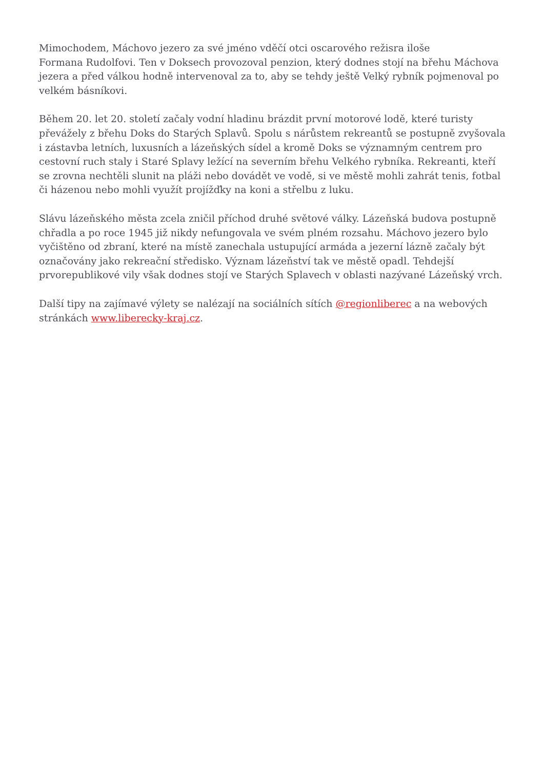Mimochodem, Máchovo jezero za své jméno vděčí otci oscarového režisra iloše
Formana Rudolfovi. Ten v Doksech provozoval penzion, který dodnes stojí na břehu Máchova jezera a před válkou hodně intervenoval za to, aby se tehdy ještě Velký rybník pojmenoval po velkém básníkovi.
Během 20. let 20. století začaly vodní hladinu brázdit první motorové lodě, které turisty převážely z břehu Doks do Starých Splavů. Spolu s nárůstem rekreantů se postupně zvyšovala i zástavba letních, luxusních a lázeňských sídel a kromě Doks se významným centrem pro cestovní ruch staly i Staré Splavy ležící na severním břehu Velkého rybníka. Rekreanti, kteří se zrovna nechtěli slunit na pláži nebo dovádět ve vodě, si ve městě mohli zahrát tenis, fotbal či házenou nebo mohli využít projížďky na koni a střelbu z luku.
Slávu lázeňského města zcela zničil příchod druhé světové války. Lázeňská budova postupně chřadla a po roce 1945 již nikdy nefungovala ve svém plném rozsahu. Máchovo jezero bylo vyčištěno od zbraní, které na místě zanechala ustupující armáda a jezerní lázně začaly být označovány jako rekreační středisko. Význam lázeňství tak ve městě opadl. Tehdejší prvorepublikové vily však dodnes stojí ve Starých Splavech v oblasti nazývané Lázeňský vrch.
Další tipy na zajímavé výlety se nalézají na sociálních sítích @regionliberec a na webových stránkách www.liberecky-kraj.cz.